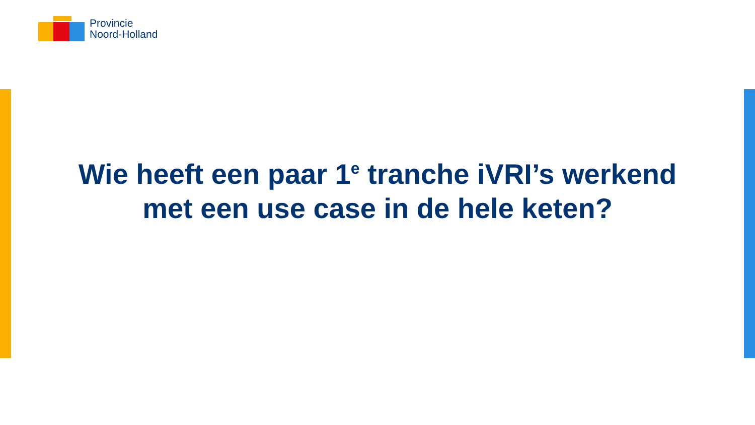Provincie
Noord-Holland
Wie heeft een paar 1<sup>e</sup> tranche iVRI’s werkend
met een use case in de hele keten?